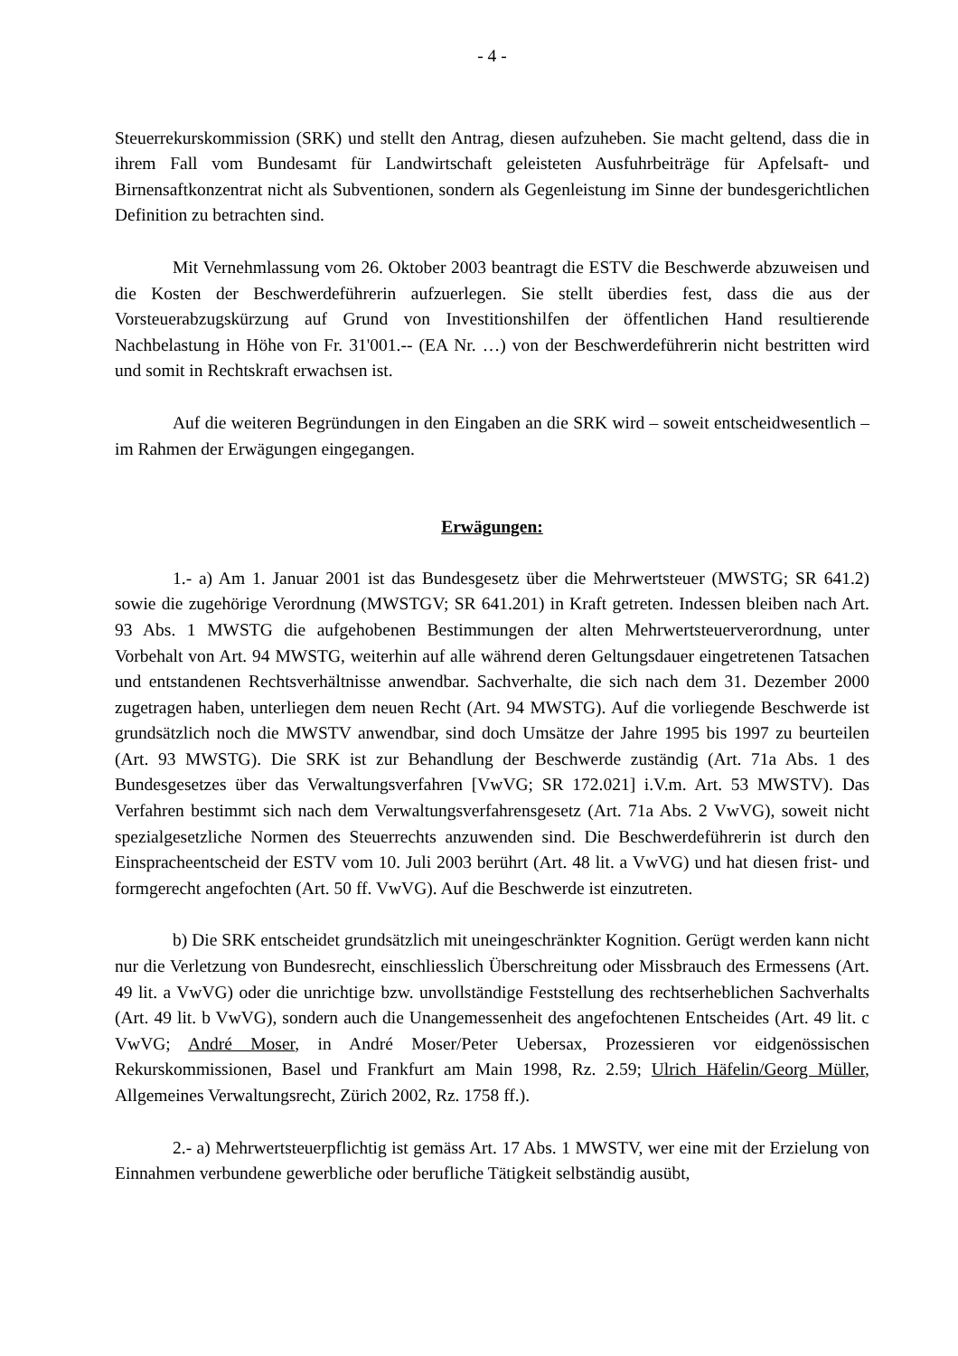- 4 -
Steuerrekurskommission (SRK) und stellt den Antrag, diesen aufzuheben. Sie macht geltend, dass die in ihrem Fall vom Bundesamt für Landwirtschaft geleisteten Ausfuhrbeiträge für Apfelsaft- und Birnensaftkonzentrat nicht als Subventionen, sondern als Gegenleistung im Sinne der bundesgerichtlichen Definition zu betrachten sind.
Mit Vernehmlassung vom 26. Oktober 2003 beantragt die ESTV die Beschwerde abzuweisen und die Kosten der Beschwerdeführerin aufzuerlegen. Sie stellt überdies fest, dass die aus der Vorsteuerabzugskürzung auf Grund von Investitionshilfen der öffentlichen Hand resultierende Nachbelastung in Höhe von Fr. 31'001.-- (EA Nr. …) von der Beschwerdeführerin nicht bestritten wird und somit in Rechtskraft erwachsen ist.
Auf die weiteren Begründungen in den Eingaben an die SRK wird – soweit entscheidwesentlich – im Rahmen der Erwägungen eingegangen.
Erwägungen:
1.- a) Am 1. Januar 2001 ist das Bundesgesetz über die Mehrwertsteuer (MWSTG; SR 641.2) sowie die zugehörige Verordnung (MWSTGV; SR 641.201) in Kraft getreten. Indessen bleiben nach Art. 93 Abs. 1 MWSTG die aufgehobenen Bestimmungen der alten Mehrwertsteuerverordnung, unter Vorbehalt von Art. 94 MWSTG, weiterhin auf alle während deren Geltungsdauer eingetretenen Tatsachen und entstandenen Rechtsverhältnisse anwendbar. Sachverhalte, die sich nach dem 31. Dezember 2000 zugetragen haben, unterliegen dem neuen Recht (Art. 94 MWSTG). Auf die vorliegende Beschwerde ist grundsätzlich noch die MWSTV anwendbar, sind doch Umsätze der Jahre 1995 bis 1997 zu beurteilen (Art. 93 MWSTG). Die SRK ist zur Behandlung der Beschwerde zuständig (Art. 71a Abs. 1 des Bundesgesetzes über das Verwaltungsverfahren [VwVG; SR 172.021] i.V.m. Art. 53 MWSTV). Das Verfahren bestimmt sich nach dem Verwaltungsverfahrensgesetz (Art. 71a Abs. 2 VwVG), soweit nicht spezialgesetzliche Normen des Steuerrechts anzuwenden sind. Die Beschwerdeführerin ist durch den Einspracheentscheid der ESTV vom 10. Juli 2003 berührt (Art. 48 lit. a VwVG) und hat diesen frist- und formgerecht angefochten (Art. 50 ff. VwVG). Auf die Beschwerde ist einzutreten.
b) Die SRK entscheidet grundsätzlich mit uneingeschränkter Kognition. Gerügt werden kann nicht nur die Verletzung von Bundesrecht, einschliesslich Überschreitung oder Missbrauch des Ermessens (Art. 49 lit. a VwVG) oder die unrichtige bzw. unvollständige Feststellung des rechtserheblichen Sachverhalts (Art. 49 lit. b VwVG), sondern auch die Unangemessenheit des angefochtenen Entscheides (Art. 49 lit. c VwVG; André Moser, in André Moser/Peter Uebersax, Prozessieren vor eidgenössischen Rekurskommissionen, Basel und Frankfurt am Main 1998, Rz. 2.59; Ulrich Häfelin/Georg Müller, Allgemeines Verwaltungsrecht, Zürich 2002, Rz. 1758 ff.).
2.- a) Mehrwertsteuerpflichtig ist gemäss Art. 17 Abs. 1 MWSTV, wer eine mit der Erzielung von Einnahmen verbundene gewerbliche oder berufliche Tätigkeit selbständig ausübt,